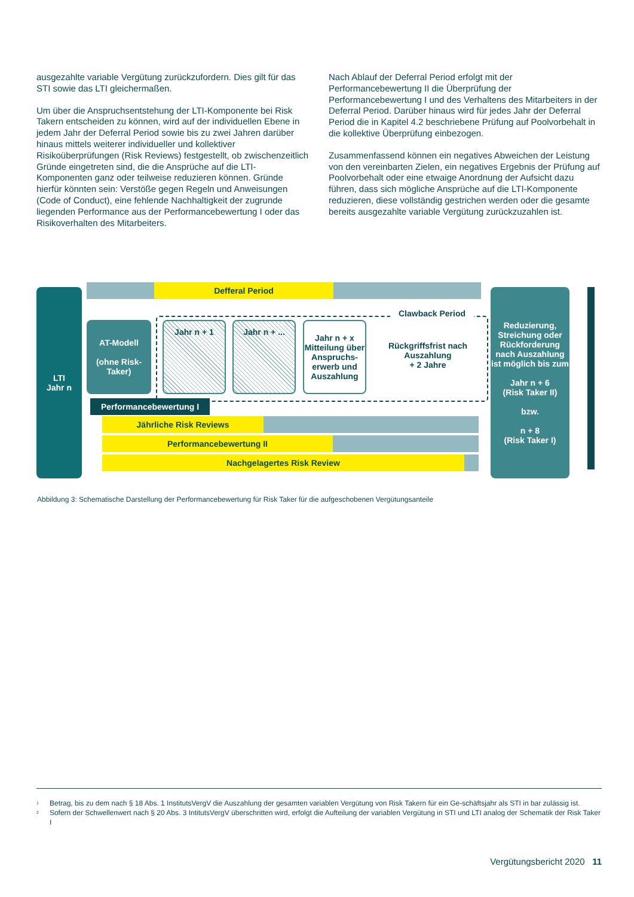ausgezahlte variable Vergütung zurückzufordern. Dies gilt für das STI sowie das LTI gleichermaßen.
Um über die Anspruchsentstehung der LTI-Komponente bei Risk Takern entscheiden zu können, wird auf der individuellen Ebene in jedem Jahr der Deferral Period sowie bis zu zwei Jahren darüber hinaus mittels weiterer individueller und kollektiver Risikoüberprüfungen (Risk Reviews) festgestellt, ob zwischenzeitlich Gründe eingetreten sind, die die Ansprüche auf die LTI-Komponenten ganz oder teilweise reduzieren können. Gründe hierfür könnten sein: Verstöße gegen Regeln und Anweisungen (Code of Conduct), eine fehlende Nachhaltigkeit der zugrunde liegenden Performance aus der Performancebewertung I oder das Risikoverhalten des Mitarbeiters.
Nach Ablauf der Deferral Period erfolgt mit der Performancebewertung II die Überprüfung der Performancebewertung I und des Verhaltens des Mitarbeiters in der Deferral Period. Darüber hinaus wird für jedes Jahr der Deferral Period die in Kapitel 4.2 beschriebene Prüfung auf Poolvorbehalt in die kollektive Überprüfung einbezogen.
Zusammenfassend können ein negatives Abweichen der Leistung von den vereinbarten Zielen, ein negatives Ergebnis der Prüfung auf Poolvorbehalt oder eine etwaige Anordnung der Aufsicht dazu führen, dass sich mögliche Ansprüche auf die LTI-Komponente reduzieren, diese vollständig gestrichen werden oder die gesamte bereits ausgezahlte variable Vergütung zurückzuzahlen ist.
LTI
Jahr n
Defferal Period
Clawback Period
AT-Modell
(ohne Risk-Taker)
Jahr n + 1 Jahr n + ...
Jahr n + x
Mitteilung über Anspruchs-erwerb und Auszahlung
Rückgriffsfrist nach Auszahlung
+ 2 Jahre
Performancebewertung I
Jährliche Risk Reviews
Performancebewertung II
Nachgelagertes Risk Review
Reduzierung, Streichung oder Rückforderung nach Auszahlung ist möglich bis zum
Jahr n + 6
(Risk Taker II)
bzw.
n + 8
(Risk Taker I)
Abbildung 3: Schematische Darstellung der Performancebewertung für Risk Taker für die aufgeschobenen Vergütungsanteile
<sup>1</sup> Betrag, bis zu dem nach § 18 Abs. 1 InstitutsVergV die Auszahlung der gesamten variablen Vergütung von Risk Takern für ein Ge-schäftsjahr als STI in bar zulässig ist.
<sup>2</sup> Sofern der Schwellenwert nach § 20 Abs. 3 IntitutsVergV überschritten wird, erfolgt die Aufteilung der variablen Vergütung in STI und LTI analog der Schematik der Risk Taker I
Vergütungsbericht 2020 11